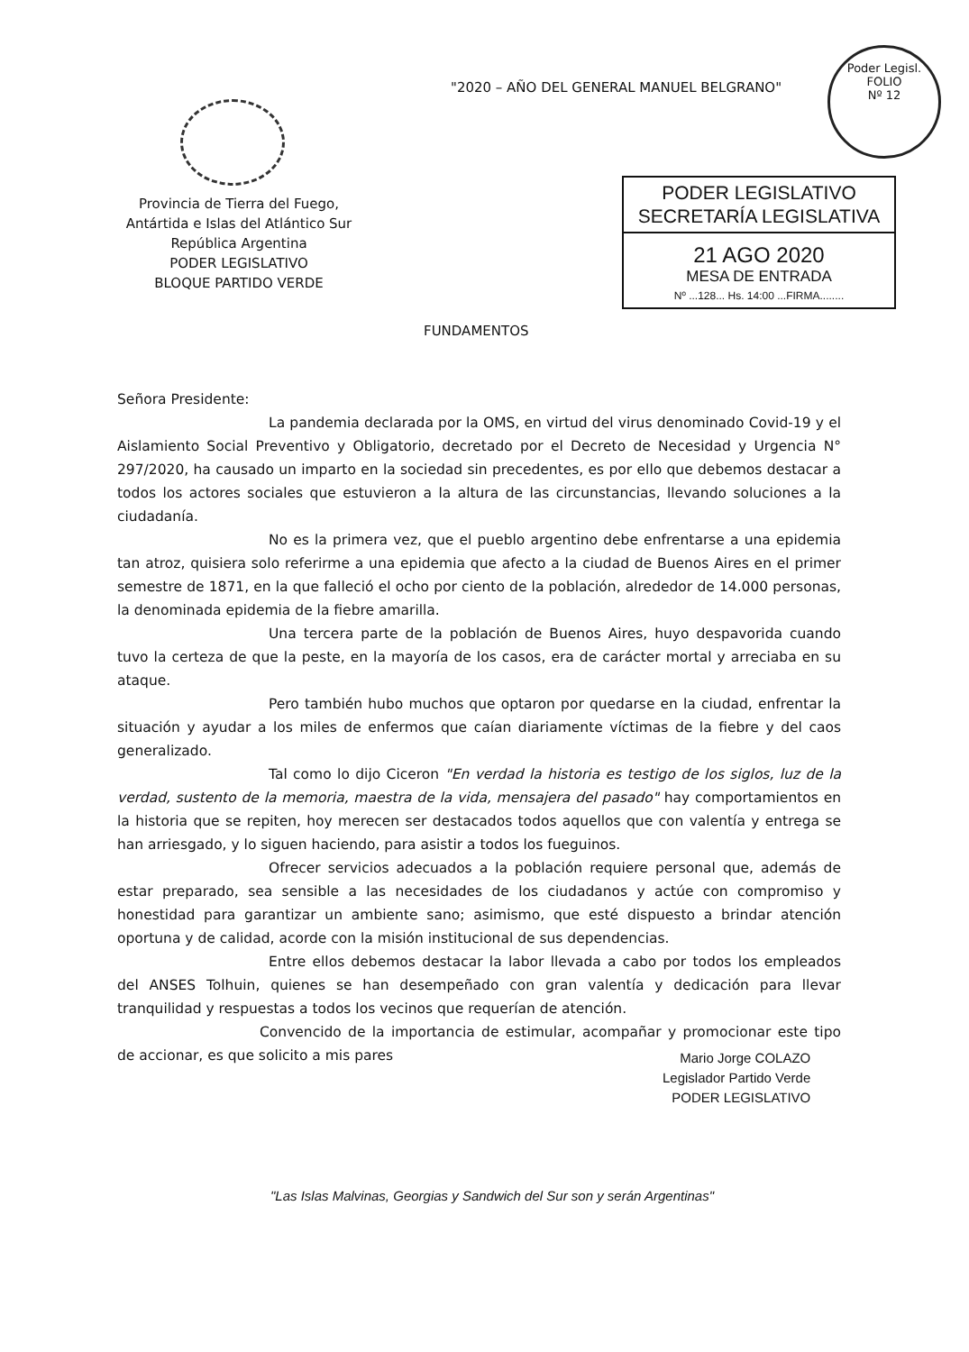Poder Legisl.
FOLIO
Nº 12
"2020 – AÑO DEL GENERAL MANUEL BELGRANO"
Provincia de Tierra del Fuego,
Antártida e Islas del Atlántico Sur
República Argentina
PODER LEGISLATIVO
BLOQUE PARTIDO VERDE
PODER LEGISLATIVO
SECRETARÍA LEGISLATIVA
21 AGO 2020
MESA DE ENTRADA
Nº ...128... Hs. 14:00 ...FIRMA........
FUNDAMENTOS
Señora Presidente:
La pandemia declarada por la OMS, en virtud del virus denominado Covid-19 y el Aislamiento Social Preventivo y Obligatorio, decretado por el Decreto de Necesidad y Urgencia N° 297/2020, ha causado un imparto en la sociedad sin precedentes, es por ello que debemos destacar a todos los actores sociales que estuvieron a la altura de las circunstancias, llevando soluciones a la ciudadanía.
No es la primera vez, que el pueblo argentino debe enfrentarse a una epidemia tan atroz, quisiera solo referirme a una epidemia que afecto a la ciudad de Buenos Aires en el primer semestre de 1871, en la que falleció el ocho por ciento de la población, alrededor de 14.000 personas, la denominada epidemia de la fiebre amarilla.
Una tercera parte de la población de Buenos Aires, huyo despavorida cuando tuvo la certeza de que la peste, en la mayoría de los casos, era de carácter mortal y arreciaba en su ataque.
Pero también hubo muchos que optaron por quedarse en la ciudad, enfrentar la situación y ayudar a los miles de enfermos que caían diariamente víctimas de la fiebre y del caos generalizado.
Tal como lo dijo Ciceron "En verdad la historia es testigo de los siglos, luz de la verdad, sustento de la memoria, maestra de la vida, mensajera del pasado" hay comportamientos en la historia que se repiten, hoy merecen ser destacados todos aquellos que con valentía y entrega se han arriesgado, y lo siguen haciendo, para asistir a todos los fueguinos.
Ofrecer servicios adecuados a la población requiere personal que, además de estar preparado, sea sensible a las necesidades de los ciudadanos y actúe con compromiso y honestidad para garantizar un ambiente sano; asimismo, que esté dispuesto a brindar atención oportuna y de calidad, acorde con la misión institucional de sus dependencias.
Entre ellos debemos destacar la labor llevada a cabo por todos los empleados del ANSES Tolhuin, quienes se han desempeñado con gran valentía y dedicación para llevar tranquilidad y respuestas a todos los vecinos que requerían de atención.
Convencido de la importancia de estimular, acompañar y promocionar este tipo de accionar, es que solicito a mis pares
Mario Jorge COLAZO
Legislador Partido Verde
PODER LEGISLATIVO
"Las Islas Malvinas, Georgias y Sandwich del Sur son y serán Argentinas"